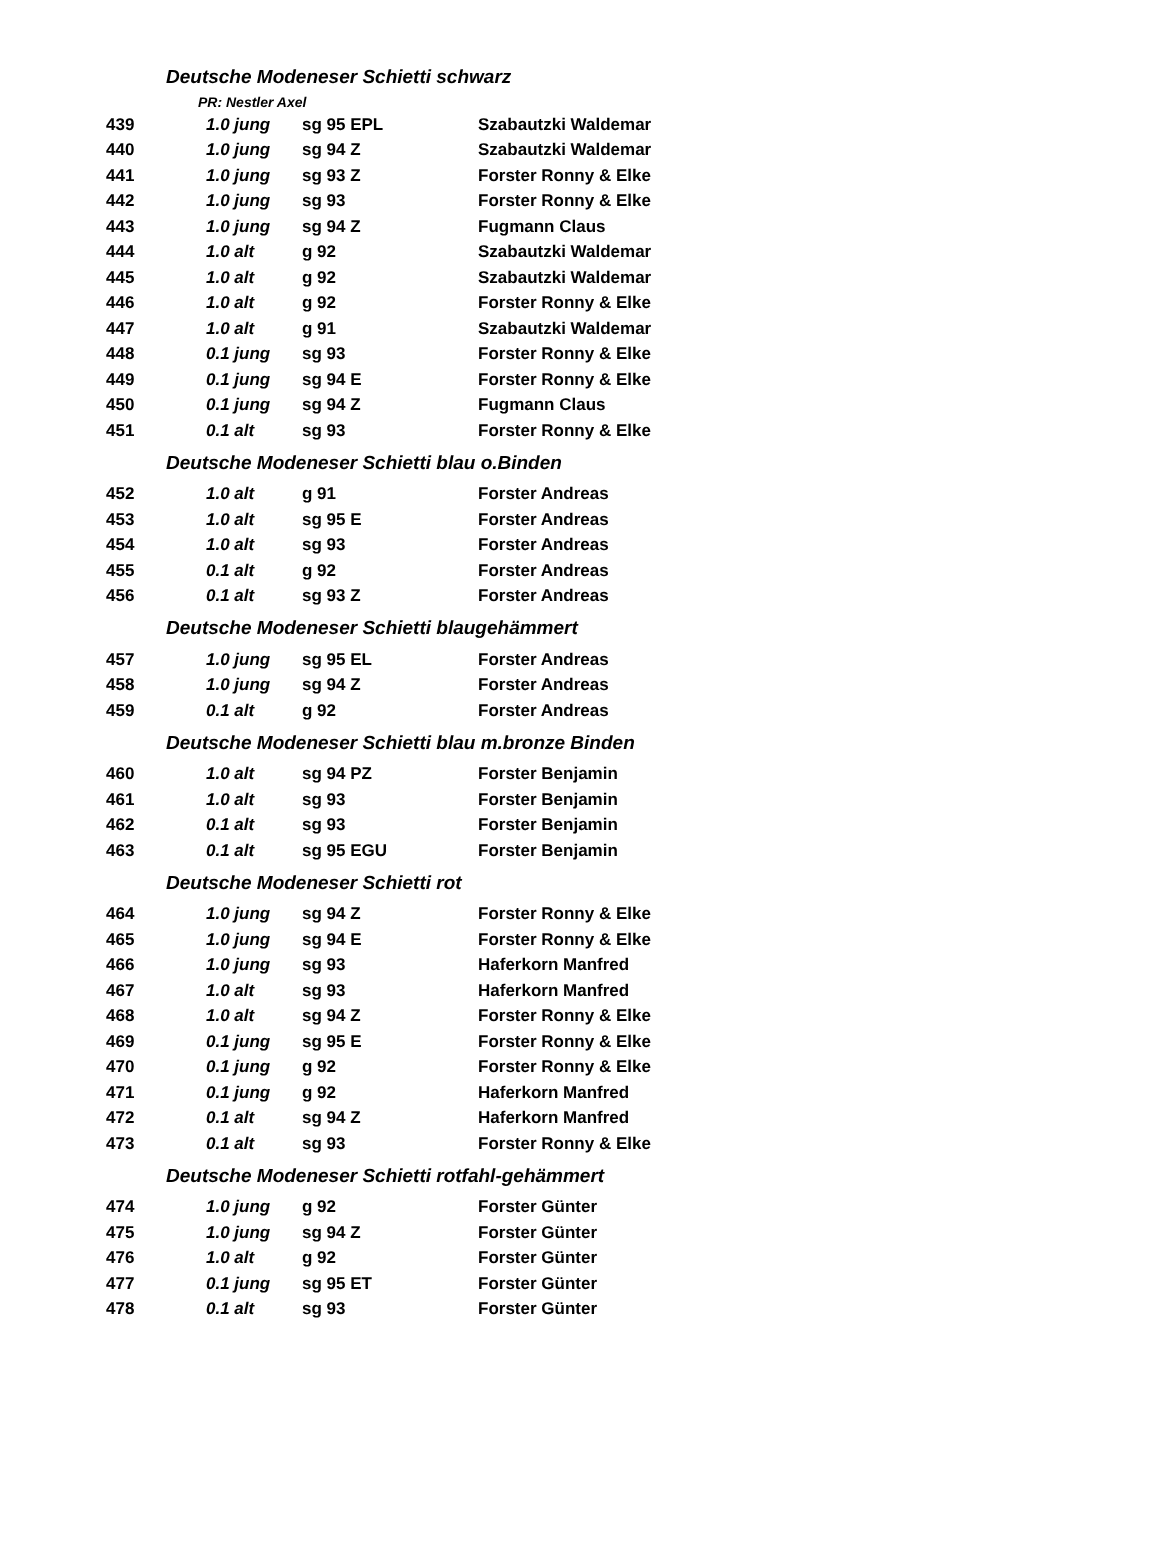| Deutsche Modeneser Schietti schwarz | | | |
| PR: Nestler Axel | | | |
| 439 | 1.0 jung | sg 95 EPL | Szabautzki Waldemar |
| 440 | 1.0 jung | sg 94 Z | Szabautzki Waldemar |
| 441 | 1.0 jung | sg 93 Z | Forster Ronny & Elke |
| 442 | 1.0 jung | sg 93 | Forster Ronny & Elke |
| 443 | 1.0 jung | sg 94 Z | Fugmann Claus |
| 444 | 1.0 alt | g 92 | Szabautzki Waldemar |
| 445 | 1.0 alt | g 92 | Szabautzki Waldemar |
| 446 | 1.0 alt | g 92 | Forster Ronny & Elke |
| 447 | 1.0 alt | g 91 | Szabautzki Waldemar |
| 448 | 0.1 jung | sg 93 | Forster Ronny & Elke |
| 449 | 0.1 jung | sg 94 E | Forster Ronny & Elke |
| 450 | 0.1 jung | sg 94 Z | Fugmann Claus |
| 451 | 0.1 alt | sg 93 | Forster Ronny & Elke |
| Deutsche Modeneser Schietti blau o.Binden | | | |
| 452 | 1.0 alt | g 91 | Forster Andreas |
| 453 | 1.0 alt | sg 95 E | Forster Andreas |
| 454 | 1.0 alt | sg 93 | Forster Andreas |
| 455 | 0.1 alt | g 92 | Forster Andreas |
| 456 | 0.1 alt | sg 93 Z | Forster Andreas |
| Deutsche Modeneser Schietti blaugehämmert | | | |
| 457 | 1.0 jung | sg 95 EL | Forster Andreas |
| 458 | 1.0 jung | sg 94 Z | Forster Andreas |
| 459 | 0.1 alt | g 92 | Forster Andreas |
| Deutsche Modeneser Schietti blau m.bronze Binden | | | |
| 460 | 1.0 alt | sg 94 PZ | Forster Benjamin |
| 461 | 1.0 alt | sg 93 | Forster Benjamin |
| 462 | 0.1 alt | sg 93 | Forster Benjamin |
| 463 | 0.1 alt | sg 95 EGU | Forster Benjamin |
| Deutsche Modeneser Schietti rot | | | |
| 464 | 1.0 jung | sg 94 Z | Forster Ronny & Elke |
| 465 | 1.0 jung | sg 94 E | Forster Ronny & Elke |
| 466 | 1.0 jung | sg 93 | Haferkorn Manfred |
| 467 | 1.0 alt | sg 93 | Haferkorn Manfred |
| 468 | 1.0 alt | sg 94 Z | Forster Ronny & Elke |
| 469 | 0.1 jung | sg 95 E | Forster Ronny & Elke |
| 470 | 0.1 jung | g 92 | Forster Ronny & Elke |
| 471 | 0.1 jung | g 92 | Haferkorn Manfred |
| 472 | 0.1 alt | sg 94 Z | Haferkorn Manfred |
| 473 | 0.1 alt | sg 93 | Forster Ronny & Elke |
| Deutsche Modeneser Schietti rotfahl-gehämmert | | | |
| 474 | 1.0 jung | g 92 | Forster Günter |
| 475 | 1.0 jung | sg 94 Z | Forster Günter |
| 476 | 1.0 alt | g 92 | Forster Günter |
| 477 | 0.1 jung | sg 95 ET | Forster Günter |
| 478 | 0.1 alt | sg 93 | Forster Günter |